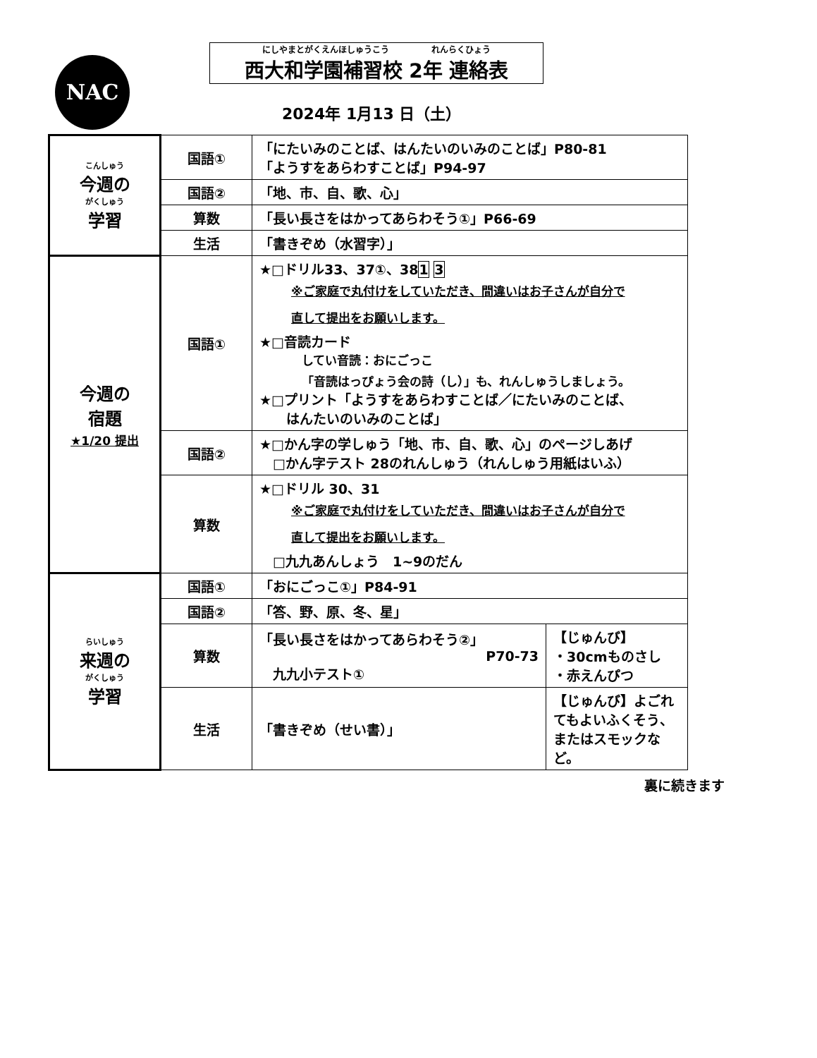NAC
にしやまとがくえんほしゅうこう　　　　　れんらくひょう
西大和学園補習校 2年 連絡表
2024年 1月13 日（土）
| こんしゅう 今週の がくしゅう 学習 | 国語① | 「にたいみのことば、はんたいのいみのことば」P80-81 「ようすをあらわすことば」P94-97 | |
| | 国語② | 「地、市、自、歌、心」 | |
| | 算数 | 「長い長さをはかってあらわそう①」P66-69 | |
| | 生活 | 「書きぞめ（水習字）」 | |
| 今週の 宿題 ★1/20 提出 | 国語① | ★□ドリル33、37①、38 1 3 ※ご家庭で丸付けをしていただき、間違いはお子さんが自分で 直して提出をお願いします。 ★□音読カード してい音読：おにごっこ 「音読はっぴょう会の詩（し）」も、れんしゅうしましょう。 ★□プリント「ようすをあらわすことば／にたいみのことば、 はんたいのいみのことば」 | |
| | 国語② | ★□かん字の学しゅう「地、市、自、歌、心」のページしあげ □かん字テスト 28のれんしゅう（れんしゅう用紙はいふ） | |
| | 算数 | ★□ドリル 30、31 ※ご家庭で丸付けをしていただき、間違いはお子さんが自分で 直して提出をお願いします。 □九九あんしょう 1~9のだん | |
| らいしゅう 来週の がくしゅう 学習 | 国語① | 「おにごっこ①」P84-91 | |
| | 国語② | 「答、野、原、冬、星」 | |
| | 算数 | 「長い長さをはかってあらわそう②」 P70-73 九九小テスト① | 【じゅんび】 ・30cmものさし ・赤えんぴつ |
| | 生活 | 「書きぞめ（せい書）」 | 【じゅんび】よごれてもよいふくそう、またはスモックなど。 |
裏に続きます